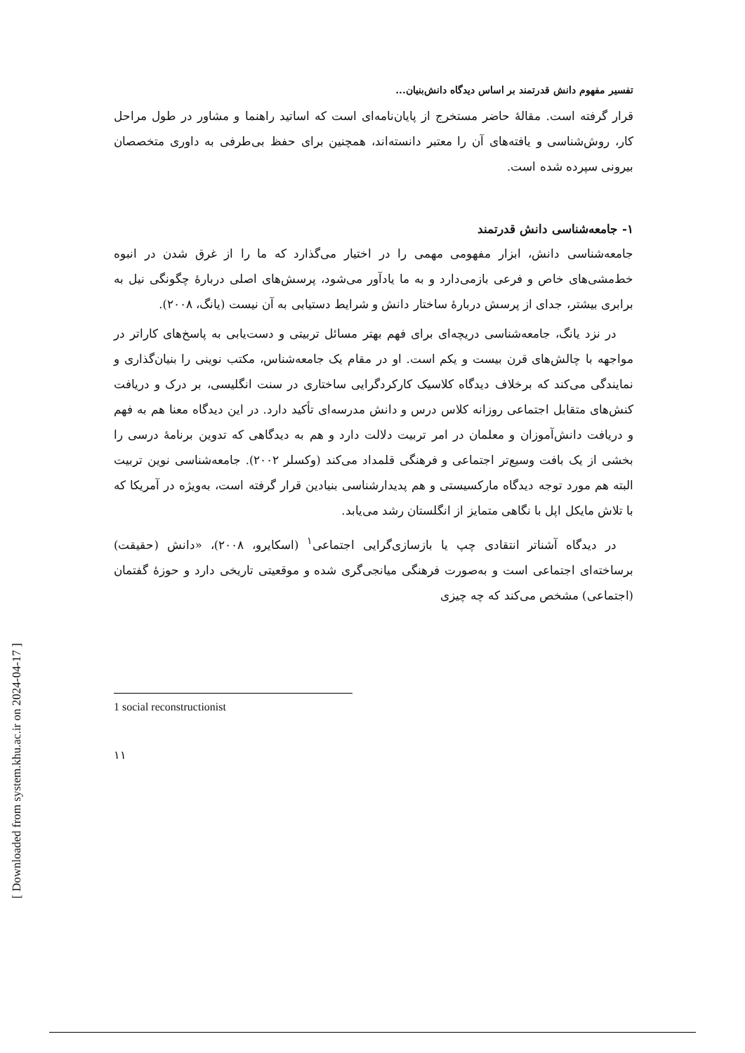تفسیر مفهوم دانش قدرتمند بر اساس دیدگاه دانش‌بنیان...
قرار گرفته است. مقالهٔ حاضر مستخرج از پایان‌نامه‌ای است که اساتید راهنما و مشاور در طول مراحل کار، روش‌شناسی و یافته‌های آن را معتبر دانسته‌اند، همچنین برای حفظ بی‌طرفی به داوری متخصصان بیرونی سپرده شده است.
۱- جامعه‌شناسی دانش قدرتمند
جامعه‌شناسی دانش، ابزار مفهومی مهمی را در اختیار می‌گذارد که ما را از غرق شدن در انبوه خط‌مشی‌های خاص و فرعی بازمی‌دارد و به ما یادآور می‌شود، پرسش‌های اصلی دربارهٔ چگونگی نیل به برابری بیشتر، جدای از پرسش دربارهٔ ساختار دانش و شرایط دستیابی به آن نیست (یانگ، ۲۰۰۸).
در نزد یانگ، جامعه‌شناسی دریچه‌ای برای فهم بهتر مسائل تربیتی و دست‌یابی به پاسخ‌های کاراتر در مواجهه با چالش‌های قرن بیست و یکم است. او در مقام یک جامعه‌شناس، مکتب نوینی را بنیان‌گذاری و نمایندگی می‌کند که برخلاف دیدگاه کلاسیک کارکردگرایی ساختاری در سنت انگلیسی، بر درک و دریافت کنش‌های متقابل اجتماعی روزانه کلاس درس و دانش مدرسه‌ای تأکید دارد. در این دیدگاه معنا هم به فهم و دریافت دانش‌آموزان و معلمان در امر تربیت دلالت دارد و هم به دیدگاهی که تدوین برنامهٔ درسی را بخشی از یک بافت وسیع‌تر اجتماعی و فرهنگی قلمداد می‌کند (وکسلر ۲۰۰۲). جامعه‌شناسی نوین تربیت البته هم مورد توجه دیدگاه مارکسیستی و هم پدیدارشناسی بنیادین قرار گرفته است، به‌ویژه در آمریکا که با تلاش مایکل اپل با نگاهی متمایز از انگلستان رشد می‌یابد.
در دیدگاه آشناتر انتقادی چپ یا بازسازی‌گرایی اجتماعی<sup>۱</sup> (اسکایرو، ۲۰۰۸)، «دانش (حقیقت) برساخته‌ای اجتماعی است و به‌صورت فرهنگی میانجی‌گری شده و موقعیتی تاریخی دارد و حوزهٔ گفتمان (اجتماعی) مشخص می‌کند که چه چیزی
1 social reconstructionist
۱۱
[ Downloaded from system.khu.ac.ir on 2024-04-17 ]